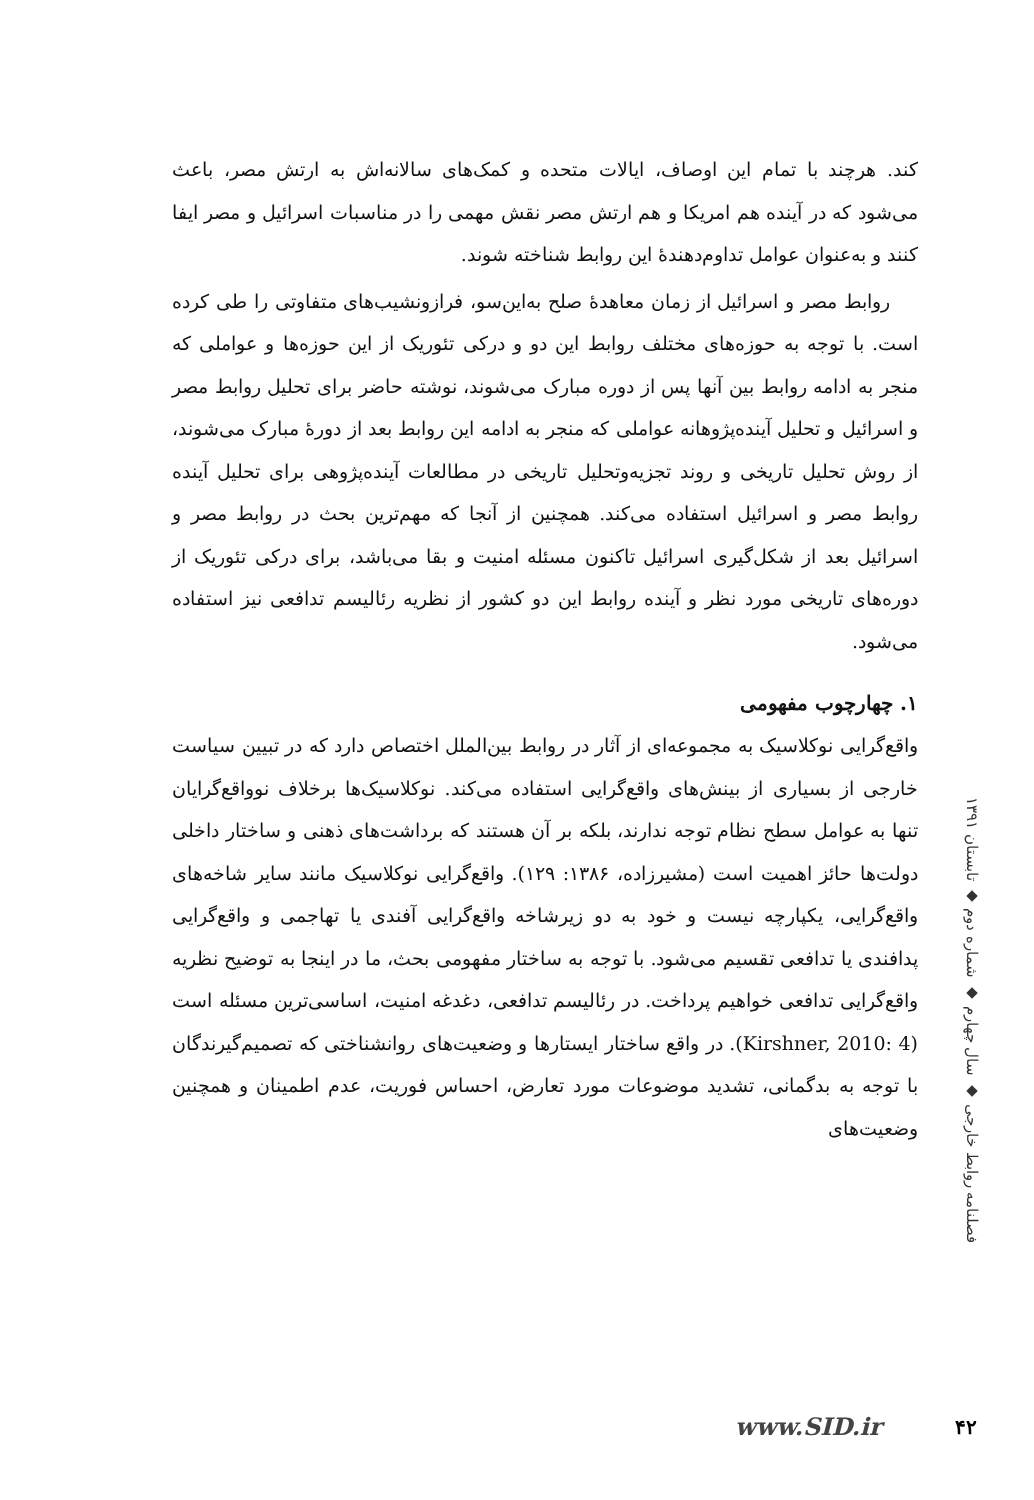کند. هرچند با تمام این اوصاف، ایالات متحده و کمک‌های سالانه‌اش به ارتش مصر، باعث می‌شود که در آینده هم امریکا و هم ارتش مصر نقش مهمی را در مناسبات اسرائیل و مصر ایفا کنند و به‌عنوان عوامل تداوم‌دهندهٔ این روابط شناخته شوند.
روابط مصر و اسرائیل از زمان معاهدهٔ صلح به‌این‌سو، فرازونشیب‌های متفاوتی را طی کرده است. با توجه به حوزه‌های مختلف روابط این دو و درکی تئوریک از این حوزه‌ها و عواملی که منجر به ادامه روابط بین آنها پس از دوره مبارک می‌شوند، نوشته حاضر برای تحلیل روابط مصر و اسرائیل و تحلیل آینده‌پژوهانه عواملی که منجر به ادامه این روابط بعد از دورهٔ مبارک می‌شوند، از روش تحلیل تاریخی و روند تجزیه‌وتحلیل تاریخی در مطالعات آینده‌پژوهی برای تحلیل آینده روابط مصر و اسرائیل استفاده می‌کند. همچنین از آنجا که مهم‌ترین بحث در روابط مصر و اسرائیل بعد از شکل‌گیری اسرائیل تاکنون مسئله امنیت و بقا می‌باشد، برای درکی تئوریک از دوره‌های تاریخی مورد نظر و آینده روابط این دو کشور از نظریه رئالیسم تدافعی نیز استفاده می‌شود.
۱. چهارچوب مفهومی
واقع‌گرایی نوکلاسیک به مجموعه‌ای از آثار در روابط بین‌الملل اختصاص دارد که در تبیین سیاست خارجی از بسیاری از بینش‌های واقع‌گرایی استفاده می‌کند. نوکلاسیک‌ها برخلاف نوواقع‌گرایان تنها به عوامل سطح نظام توجه ندارند، بلکه بر آن هستند که برداشت‌های ذهنی و ساختار داخلی دولت‌ها حائز اهمیت است (مشیرزاده، ۱۳۸۶: ۱۲۹). واقع‌گرایی نوکلاسیک مانند سایر شاخه‌های واقع‌گرایی، یکپارچه نیست و خود به دو زیرشاخه واقع‌گرایی آفندی یا تهاجمی و واقع‌گرایی پدافندی یا تدافعی تقسیم می‌شود. با توجه به ساختار مفهومی بحث، ما در اینجا به توضیح نظریه واقع‌گرایی تدافعی خواهیم پرداخت. در رئالیسم تدافعی، دغدغه امنیت، اساسی‌ترین مسئله است (Kirshner, 2010: 4). در واقع ساختار ایستارها و وضعیت‌های روانشناختی که تصمیم‌گیرندگان با توجه به بدگمانی، تشدید موضوعات مورد تعارض، احساس فوریت، عدم اطمینان و همچنین وضعیت‌های
فصلنامه روابط خارجی ◆ سال چهارم ◆ شماره دوم ◆ تابستان ۱۳۹۱
www.SID.ir ۴۲